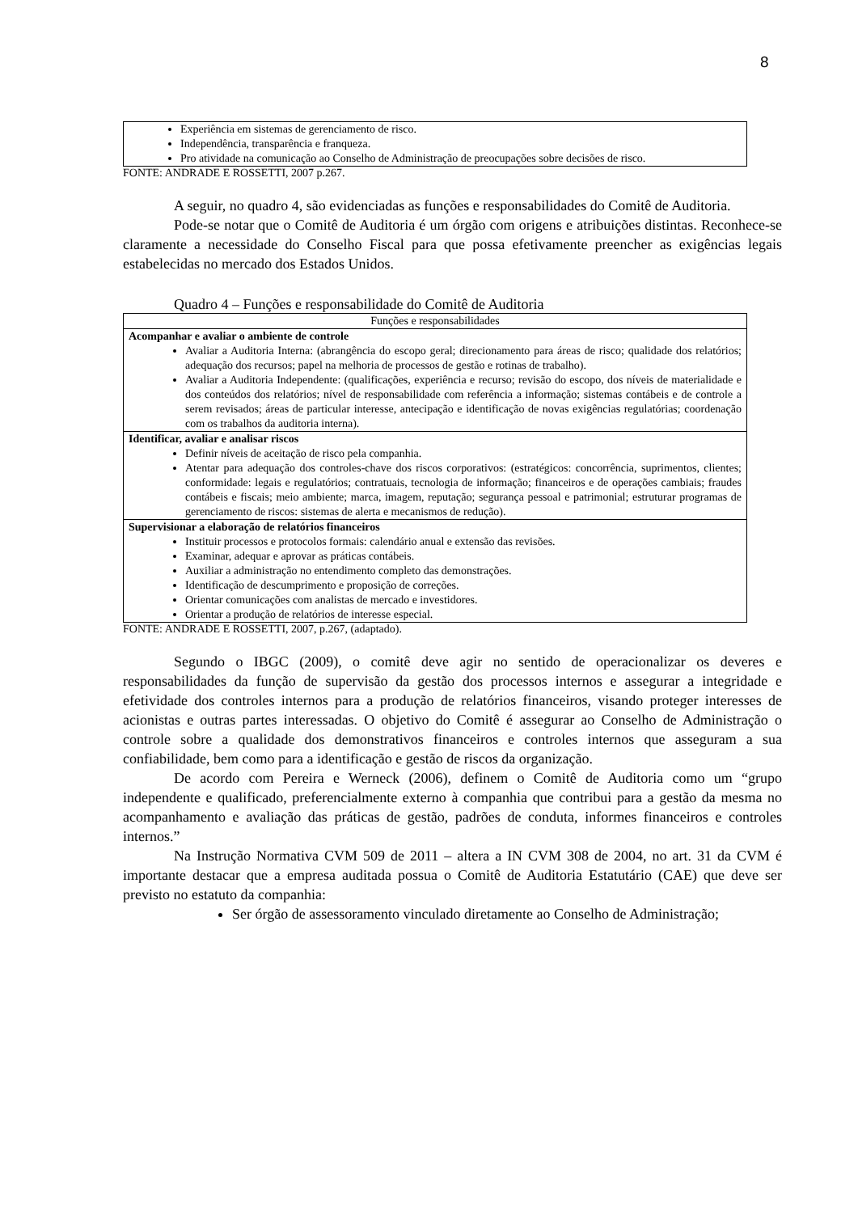8
Experiência em sistemas de gerenciamento de risco.
Independência, transparência e franqueza.
Pro atividade na comunicação ao Conselho de Administração de preocupações sobre decisões de risco.
FONTE: ANDRADE E ROSSETTI, 2007 p.267.
A seguir, no quadro 4, são evidenciadas as funções e responsabilidades do Comitê de Auditoria.
Pode-se notar que o Comitê de Auditoria é um órgão com origens e atribuições distintas. Reconhece-se claramente a necessidade do Conselho Fiscal para que possa efetivamente preencher as exigências legais estabelecidas no mercado dos Estados Unidos.
Quadro 4 – Funções e responsabilidade do Comitê de Auditoria
| Funções e responsabilidades |
| --- |
| Acompanhar e avaliar o ambiente de controle Avaliar a Auditoria Interna: (abrangência do escopo geral; direcionamento para áreas de risco; qualidade dos relatórios; adequação dos recursos; papel na melhoria de processos de gestão e rotinas de trabalho). Avaliar a Auditoria Independente: (qualificações, experiência e recurso; revisão do escopo, dos níveis de materialidade e dos conteúdos dos relatórios; nível de responsabilidade com referência a informação; sistemas contábeis e de controle a serem revisados; áreas de particular interesse, antecipação e identificação de novas exigências regulatórias; coordenação com os trabalhos da auditoria interna). |
| Identificar, avaliar e analisar riscos Definir níveis de aceitação de risco pela companhia. Atentar para adequação dos controles-chave dos riscos corporativos: (estratégicos: concorrência, suprimentos, clientes; conformidade: legais e regulatórios; contratuais, tecnologia de informação; financeiros e de operações cambiais; fraudes contábeis e fiscais; meio ambiente; marca, imagem, reputação; segurança pessoal e patrimonial; estruturar programas de gerenciamento de riscos: sistemas de alerta e mecanismos de redução). |
| Supervisionar a elaboração de relatórios financeiros Instituir processos e protocolos formais: calendário anual e extensão das revisões. Examinar, adequar e aprovar as práticas contábeis. Auxiliar a administração no entendimento completo das demonstrações. Identificação de descumprimento e proposição de correções. Orientar comunicações com analistas de mercado e investidores. Orientar a produção de relatórios de interesse especial. |
FONTE: ANDRADE E ROSSETTI, 2007, p.267, (adaptado).
Segundo o IBGC (2009), o comitê deve agir no sentido de operacionalizar os deveres e responsabilidades da função de supervisão da gestão dos processos internos e assegurar a integridade e efetividade dos controles internos para a produção de relatórios financeiros, visando proteger interesses de acionistas e outras partes interessadas. O objetivo do Comitê é assegurar ao Conselho de Administração o controle sobre a qualidade dos demonstrativos financeiros e controles internos que asseguram a sua confiabilidade, bem como para a identificação e gestão de riscos da organização.
De acordo com Pereira e Werneck (2006), definem o Comitê de Auditoria como um “grupo independente e qualificado, preferencialmente externo à companhia que contribui para a gestão da mesma no acompanhamento e avaliação das práticas de gestão, padrões de conduta, informes financeiros e controles internos.”
Na Instrução Normativa CVM 509 de 2011 – altera a IN CVM 308 de 2004, no art. 31 da CVM é importante destacar que a empresa auditada possua o Comitê de Auditoria Estatutário (CAE) que deve ser previsto no estatuto da companhia:
Ser órgão de assessoramento vinculado diretamente ao Conselho de Administração;